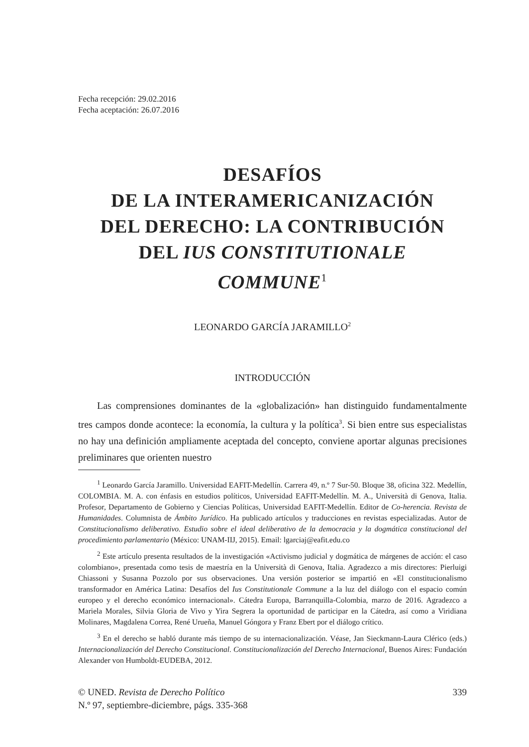Fecha recepción: 29.02.2016
Fecha aceptación: 26.07.2016
DESAFÍOS
DE LA INTERAMERICANIZACIÓN
DEL DERECHO: LA CONTRIBUCIÓN
DEL IUS CONSTITUTIONALE
COMMUNE<sup>1</sup>
LEONARDO GARCÍA JARAMILLO<sup>2</sup>
INTRODUCCIÓN
Las comprensiones dominantes de la «globalización» han distinguido fundamentalmente tres campos donde acontece: la economía, la cultura y la política<sup>3</sup>. Si bien entre sus especialistas no hay una definición ampliamente aceptada del concepto, conviene aportar algunas precisiones preliminares que orienten nuestro
<sup>1</sup> Leonardo García Jaramillo. Universidad EAFIT-Medellín. Carrera 49, n.º 7 Sur-50. Bloque 38, oficina 322. Medellín, COLOMBIA. M. A. con énfasis en estudios políticos, Universidad EAFIT-Medellín. M. A., Università di Genova, Italia. Profesor, Departamento de Gobierno y Ciencias Políticas, Universidad EAFIT-Medellín. Editor de Co-herencia. Revista de Humanidades. Columnista de Ámbito Jurídico. Ha publicado artículos y traducciones en revistas especializadas. Autor de Constitucionalismo deliberativo. Estudio sobre el ideal deliberativo de la democracia y la dogmática constitucional del procedimiento parlamentario (México: UNAM-IIJ, 2015). Email: lgarciaj@eafit.edu.co
<sup>2</sup> Este artículo presenta resultados de la investigación «Activismo judicial y dogmática de márgenes de acción: el caso colombiano», presentada como tesis de maestría en la Università di Genova, Italia. Agradezco a mis directores: Pierluigi Chiassoni y Susanna Pozzolo por sus observaciones. Una versión posterior se impartió en «El constitucionalismo transformador en América Latina: Desafíos del Ius Constitutionale Commune a la luz del diálogo con el espacio común europeo y el derecho económico internacional». Cátedra Europa, Barranquilla-Colombia, marzo de 2016. Agradezco a Mariela Morales, Silvia Gloria de Vivo y Yira Segrera la oportunidad de participar en la Cátedra, así como a Viridiana Molinares, Magdalena Correa, René Urueña, Manuel Góngora y Franz Ebert por el diálogo crítico.
<sup>3</sup> En el derecho se habló durante más tiempo de su internacionalización. Véase, Jan Sieckmann-Laura Clérico (eds.) Internacionalización del Derecho Constitucional. Constitucionalización del Derecho Internacional, Buenos Aires: Fundación Alexander von Humboldt-EUDEBA, 2012.
© UNED. Revista de Derecho Político
N.º 97, septiembre-diciembre, págs. 335-368
339